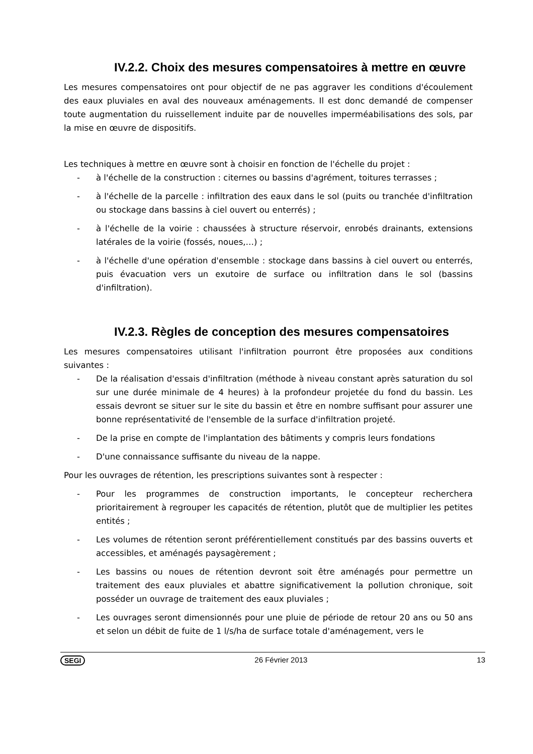IV.2.2. Choix des mesures compensatoires à mettre en œuvre
Les mesures compensatoires ont pour objectif de ne pas aggraver les conditions d'écoulement des eaux pluviales en aval des nouveaux aménagements. Il est donc demandé de compenser toute augmentation du ruissellement induite par de nouvelles imperméabilisations des sols, par la mise en œuvre de dispositifs.
Les techniques à mettre en œuvre sont à choisir en fonction de l'échelle du projet :
- à l'échelle de la construction : citernes ou bassins d'agrément, toitures terrasses ;
- à l'échelle de la parcelle : infiltration des eaux dans le sol (puits ou tranchée d'infiltration ou stockage dans bassins à ciel ouvert ou enterrés) ;
- à l'échelle de la voirie : chaussées à structure réservoir, enrobés drainants, extensions latérales de la voirie (fossés, noues,…) ;
- à l'échelle d'une opération d'ensemble : stockage dans bassins à ciel ouvert ou enterrés, puis évacuation vers un exutoire de surface ou infiltration dans le sol (bassins d'infiltration).
IV.2.3. Règles de conception des mesures compensatoires
Les mesures compensatoires utilisant l'infiltration pourront être proposées aux conditions suivantes :
- De la réalisation d'essais d'infiltration (méthode à niveau constant après saturation du sol sur une durée minimale de 4 heures) à la profondeur projetée du fond du bassin. Les essais devront se situer sur le site du bassin et être en nombre suffisant pour assurer une bonne représentativité de l'ensemble de la surface d'infiltration projeté.
- De la prise en compte de l'implantation des bâtiments y compris leurs fondations
- D'une connaissance suffisante du niveau de la nappe.
Pour les ouvrages de rétention, les prescriptions suivantes sont à respecter :
- Pour les programmes de construction importants, le concepteur recherchera prioritairement à regrouper les capacités de rétention, plutôt que de multiplier les petites entités ;
- Les volumes de rétention seront préférentiellement constitués par des bassins ouverts et accessibles, et aménagés paysagèrement ;
- Les bassins ou noues de rétention devront soit être aménagés pour permettre un traitement des eaux pluviales et abattre significativement la pollution chronique, soit posséder un ouvrage de traitement des eaux pluviales ;
- Les ouvrages seront dimensionnés pour une pluie de période de retour 20 ans ou 50 ans et selon un débit de fuite de 1 l/s/ha de surface totale d'aménagement, vers le
SEGI 26 Février 2013 13